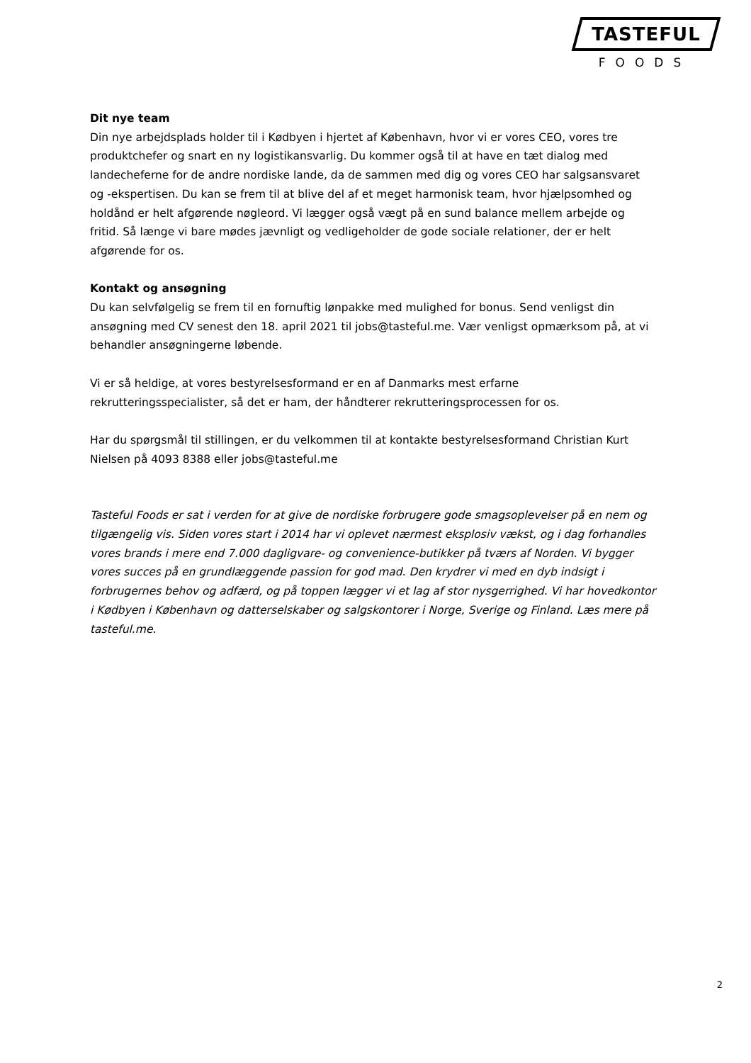TASTEFUL
FOODS
Dit nye team
Din nye arbejdsplads holder til i Kødbyen i hjertet af København, hvor vi er vores CEO, vores tre produktchefer og snart en ny logistikansvarlig. Du kommer også til at have en tæt dialog med landecheferne for de andre nordiske lande, da de sammen med dig og vores CEO har salgsansvaret og -ekspertisen. Du kan se frem til at blive del af et meget harmonisk team, hvor hjælpsomhed og holdånd er helt afgørende nøgleord. Vi lægger også vægt på en sund balance mellem arbejde og fritid. Så længe vi bare mødes jævnligt og vedligeholder de gode sociale relationer, der er helt afgørende for os.
Kontakt og ansøgning
Du kan selvfølgelig se frem til en fornuftig lønpakke med mulighed for bonus. Send venligst din ansøgning med CV senest den 18. april 2021 til jobs@tasteful.me. Vær venligst opmærksom på, at vi behandler ansøgningerne løbende.
Vi er så heldige, at vores bestyrelsesformand er en af Danmarks mest erfarne rekrutteringsspecialister, så det er ham, der håndterer rekrutteringsprocessen for os.
Har du spørgsmål til stillingen, er du velkommen til at kontakte bestyrelsesformand Christian Kurt Nielsen på 4093 8388 eller jobs@tasteful.me
Tasteful Foods er sat i verden for at give de nordiske forbrugere gode smagsoplevelser på en nem og tilgængelig vis. Siden vores start i 2014 har vi oplevet nærmest eksplosiv vækst, og i dag forhandles vores brands i mere end 7.000 dagligvare- og convenience-butikker på tværs af Norden. Vi bygger vores succes på en grundlæggende passion for god mad. Den krydrer vi med en dyb indsigt i forbrugernes behov og adfærd, og på toppen lægger vi et lag af stor nysgerrighed. Vi har hovedkontor i Kødbyen i København og datterselskaber og salgskontorer i Norge, Sverige og Finland. Læs mere på tasteful.me.
2